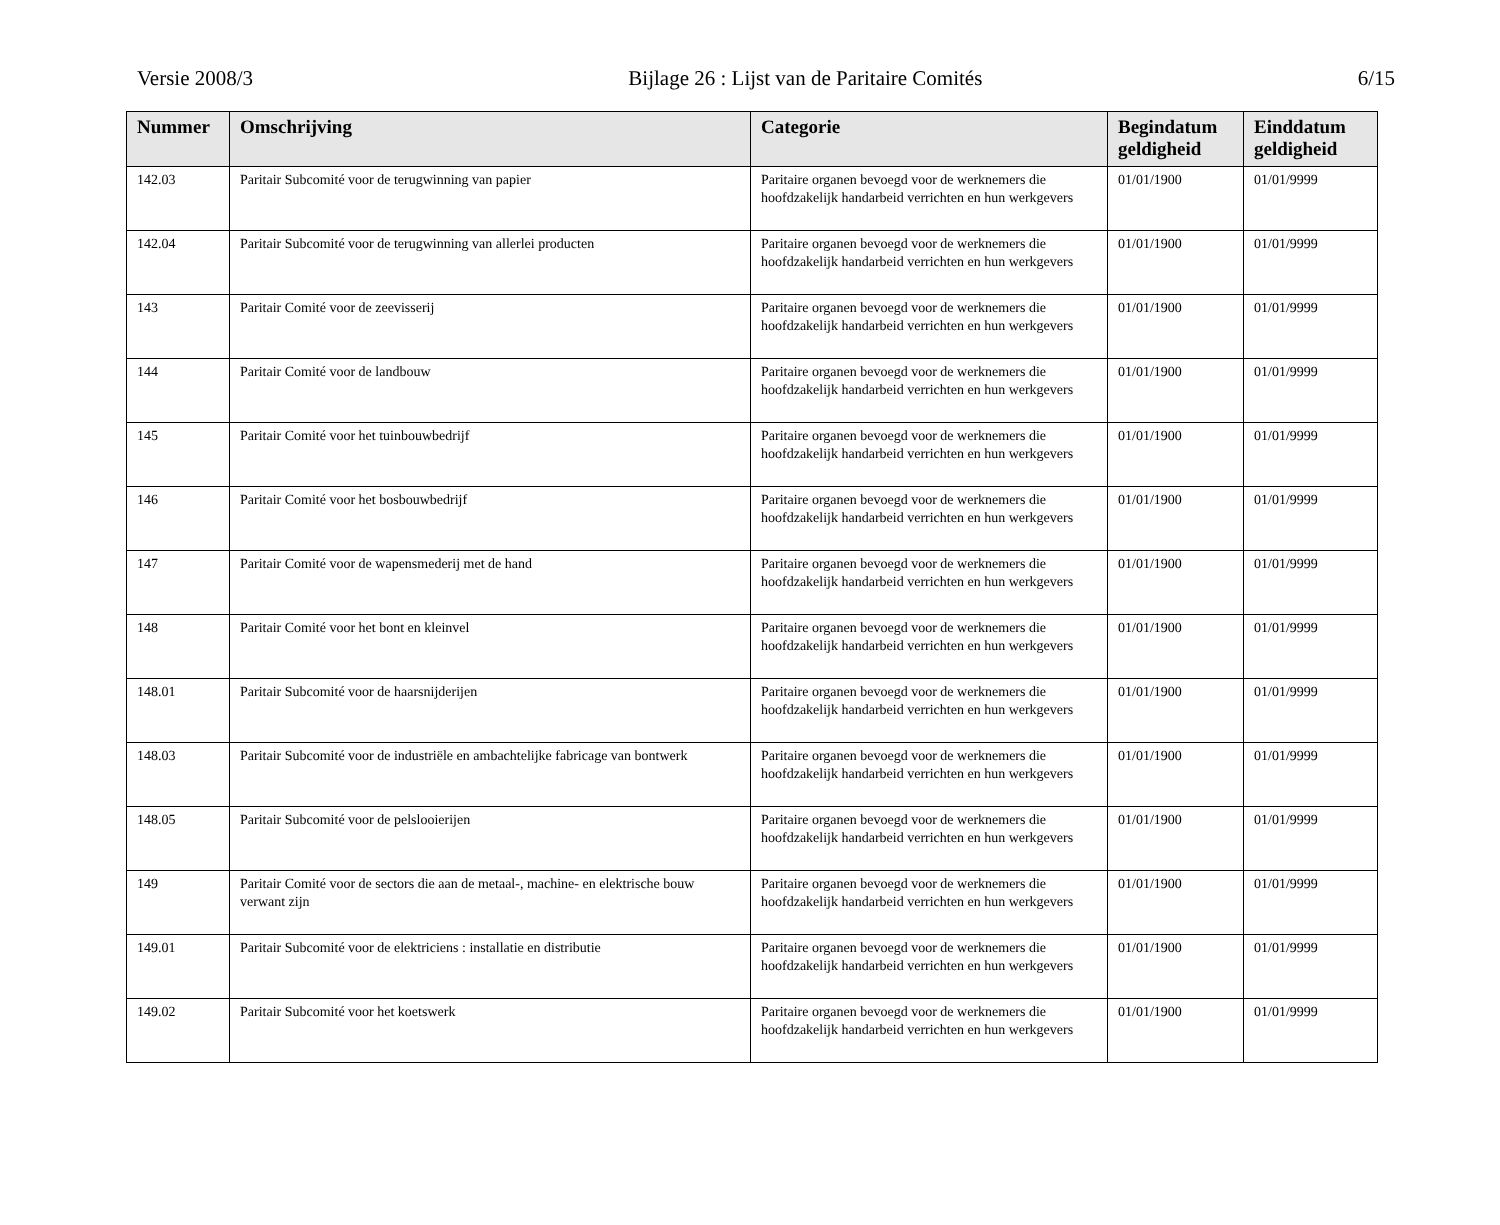Versie 2008/3 Bijlage 26 : Lijst van de Paritaire Comités 6/15
| Nummer | Omschrijving | Categorie | Begindatum geldigheid | Einddatum geldigheid |
| --- | --- | --- | --- | --- |
| 142.03 | Paritair Subcomité voor de terugwinning van papier | Paritaire organen bevoegd voor de werknemers die hoofdzakelijk handarbeid verrichten en hun werkgevers | 01/01/1900 | 01/01/9999 |
| 142.04 | Paritair Subcomité voor de terugwinning van allerlei producten | Paritaire organen bevoegd voor de werknemers die hoofdzakelijk handarbeid verrichten en hun werkgevers | 01/01/1900 | 01/01/9999 |
| 143 | Paritair Comité voor de zeevisserij | Paritaire organen bevoegd voor de werknemers die hoofdzakelijk handarbeid verrichten en hun werkgevers | 01/01/1900 | 01/01/9999 |
| 144 | Paritair Comité voor de landbouw | Paritaire organen bevoegd voor de werknemers die hoofdzakelijk handarbeid verrichten en hun werkgevers | 01/01/1900 | 01/01/9999 |
| 145 | Paritair Comité voor het tuinbouwbedrijf | Paritaire organen bevoegd voor de werknemers die hoofdzakelijk handarbeid verrichten en hun werkgevers | 01/01/1900 | 01/01/9999 |
| 146 | Paritair Comité voor het bosbouwbedrijf | Paritaire organen bevoegd voor de werknemers die hoofdzakelijk handarbeid verrichten en hun werkgevers | 01/01/1900 | 01/01/9999 |
| 147 | Paritair Comité voor de wapensmederij met de hand | Paritaire organen bevoegd voor de werknemers die hoofdzakelijk handarbeid verrichten en hun werkgevers | 01/01/1900 | 01/01/9999 |
| 148 | Paritair Comité voor het bont en kleinvel | Paritaire organen bevoegd voor de werknemers die hoofdzakelijk handarbeid verrichten en hun werkgevers | 01/01/1900 | 01/01/9999 |
| 148.01 | Paritair Subcomité voor de haarsnijderijen | Paritaire organen bevoegd voor de werknemers die hoofdzakelijk handarbeid verrichten en hun werkgevers | 01/01/1900 | 01/01/9999 |
| 148.03 | Paritair Subcomité voor de industriële en ambachtelijke fabricage van bontwerk | Paritaire organen bevoegd voor de werknemers die hoofdzakelijk handarbeid verrichten en hun werkgevers | 01/01/1900 | 01/01/9999 |
| 148.05 | Paritair Subcomité voor de pelslooierijen | Paritaire organen bevoegd voor de werknemers die hoofdzakelijk handarbeid verrichten en hun werkgevers | 01/01/1900 | 01/01/9999 |
| 149 | Paritair Comité voor de sectors die aan de metaal-, machine- en elektrische bouw verwant zijn | Paritaire organen bevoegd voor de werknemers die hoofdzakelijk handarbeid verrichten en hun werkgevers | 01/01/1900 | 01/01/9999 |
| 149.01 | Paritair Subcomité voor de elektriciens : installatie en distributie | Paritaire organen bevoegd voor de werknemers die hoofdzakelijk handarbeid verrichten en hun werkgevers | 01/01/1900 | 01/01/9999 |
| 149.02 | Paritair Subcomité voor het koetswerk | Paritaire organen bevoegd voor de werknemers die hoofdzakelijk handarbeid verrichten en hun werkgevers | 01/01/1900 | 01/01/9999 |